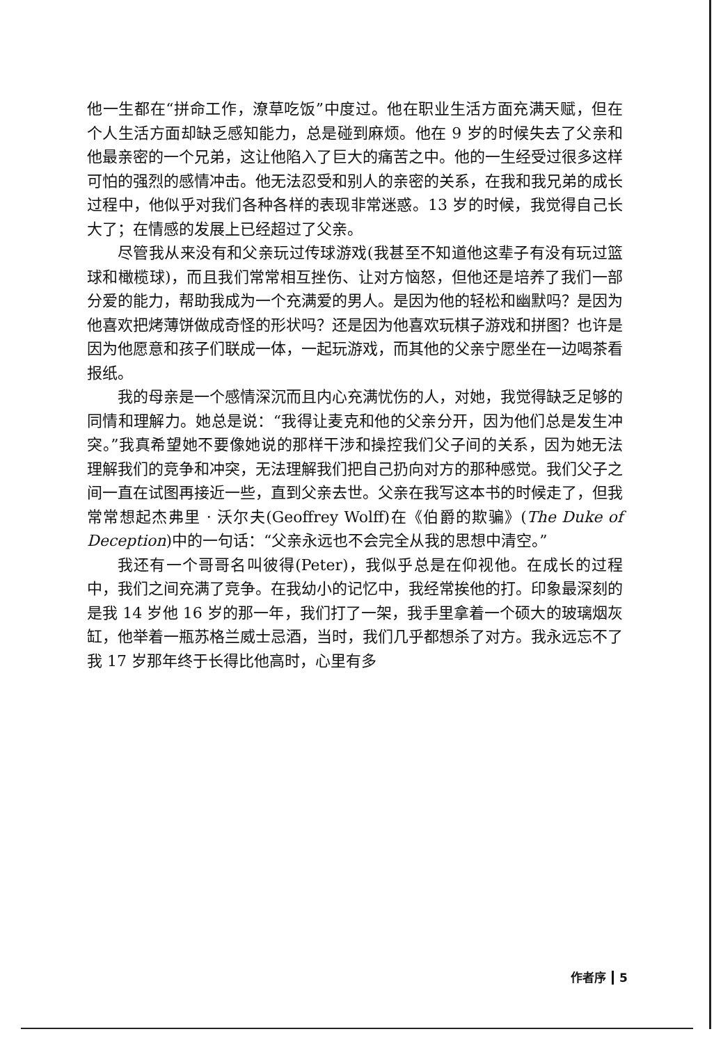他一生都在“拼命工作，潦草吃饭”中度过。他在职业生活方面充满天赋，但在个人生活方面却缺乏感知能力，总是碰到麻烦。他在 9 岁的时候失去了父亲和他最亲密的一个兄弟，这让他陷入了巨大的痛苦之中。他的一生经受过很多这样可怕的强烈的感情冲击。他无法忍受和别人的亲密的关系，在我和我兄弟的成长过程中，他似乎对我们各种各样的表现非常迷惑。13 岁的时候，我觉得自己长大了；在情感的发展上已经超过了父亲。
尽管我从来没有和父亲玩过传球游戏(我甚至不知道他这辈子有没有玩过篮球和橄榄球)，而且我们常常相互挫伤、让对方恼怒，但他还是培养了我们一部分爱的能力，帮助我成为一个充满爱的男人。是因为他的轻松和幽默吗？是因为他喜欢把烤薄饼做成奇怪的形状吗？还是因为他喜欢玩棋子游戏和拼图？也许是因为他愿意和孩子们联成一体，一起玩游戏，而其他的父亲宁愿坐在一边喝茶看报纸。
我的母亲是一个感情深沉而且内心充满忧伤的人，对她，我觉得缺乏足够的同情和理解力。她总是说：“我得让麦克和他的父亲分开，因为他们总是发生冲突。”我真希望她不要像她说的那样干涉和操控我们父子间的关系，因为她无法理解我们的竞争和冲突，无法理解我们把自己扔向对方的那种感觉。我们父子之间一直在试图再接近一些，直到父亲去世。父亲在我写这本书的时候走了，但我常常想起杰弗里 · 沃尔夫(Geoffrey Wolff)在《伯爵的欺骗》(The Duke of Deception)中的一句话：“父亲永远也不会完全从我的思想中清空。”
我还有一个哥哥名叫彼得(Peter)，我似乎总是在仰视他。在成长的过程中，我们之间充满了竞争。在我幼小的记忆中，我经常挨他的打。印象最深刻的是我 14 岁他 16 岁的那一年，我们打了一架，我手里拿着一个硕大的玻璃烟灰缸，他举着一瓶苏格兰威士忌酒，当时，我们几乎都想杀了对方。我永远忘不了我 17 岁那年终于长得比他高时，心里有多
作者序 5